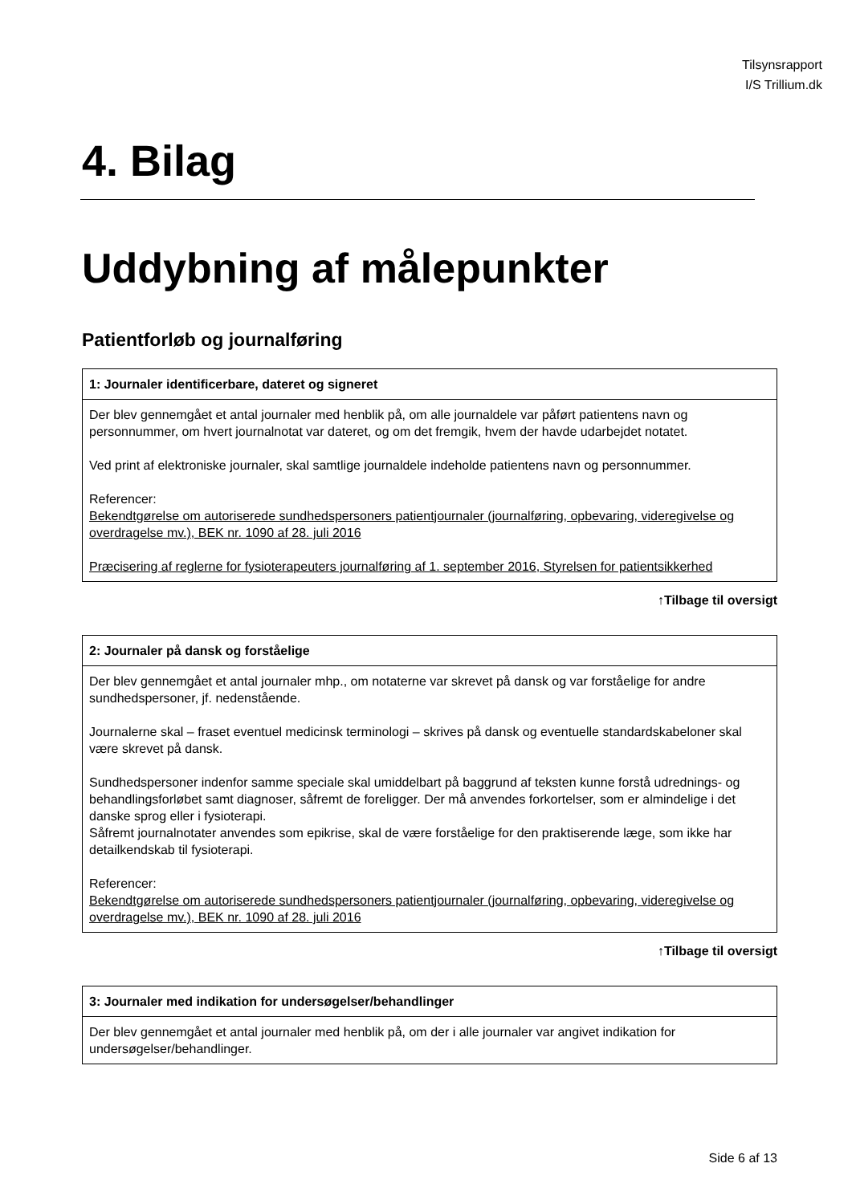Tilsynsrapport
I/S Trillium.dk
4. Bilag
Uddybning af målepunkter
Patientforløb og journalføring
| 1: Journaler identificerbare, dateret og signeret |
| --- |
| Der blev gennemgået et antal journaler med henblik på, om alle journaldele var påført patientens navn og personnummer, om hvert journalnotat var dateret, og om det fremgik, hvem der havde udarbejdet notatet. Ved print af elektroniske journaler, skal samtlige journaldele indeholde patientens navn og personnummer. Referencer: Bekendtgørelse om autoriserede sundhedspersoners patientjournaler (journalføring, opbevaring, videregivelse og overdragelse mv.), BEK nr. 1090 af 28. juli 2016 Præcisering af reglerne for fysioterapeuters journalføring af 1. september 2016, Styrelsen for patientsikkerhed |
↑Tilbage til oversigt
| 2: Journaler på dansk og forståelige |
| --- |
| Der blev gennemgået et antal journaler mhp., om notaterne var skrevet på dansk og var forståelige for andre sundhedspersoner, jf. nedenstående. Journalerne skal – fraset eventuel medicinsk terminologi – skrives på dansk og eventuelle standardskabeloner skal være skrevet på dansk. Sundhedspersoner indenfor samme speciale skal umiddelbart på baggrund af teksten kunne forstå udrednings- og behandlingsforløbet samt diagnoser, såfremt de foreligger. Der må anvendes forkortelser, som er almindelige i det danske sprog eller i fysioterapi. Såfremt journalnotater anvendes som epikrise, skal de være forståelige for den praktiserende læge, som ikke har detailkendskab til fysioterapi. Referencer: Bekendtgørelse om autoriserede sundhedspersoners patientjournaler (journalføring, opbevaring, videregivelse og overdragelse mv.), BEK nr. 1090 af 28. juli 2016 |
↑Tilbage til oversigt
| 3: Journaler med indikation for undersøgelser/behandlinger |
| --- |
| Der blev gennemgået et antal journaler med henblik på, om der i alle journaler var angivet indikation for undersøgelser/behandlinger. |
Side 6 af 13